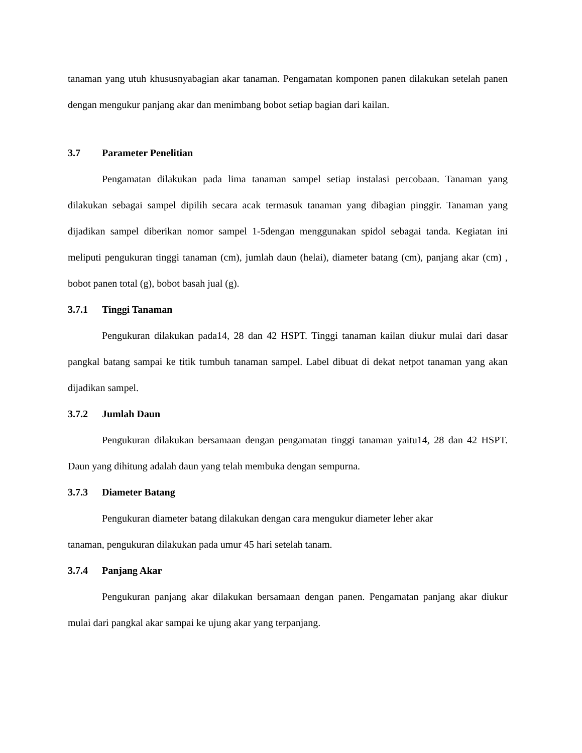tanaman yang utuh khususnyabagian akar tanaman. Pengamatan komponen panen dilakukan setelah panen dengan mengukur panjang akar dan menimbang bobot setiap bagian dari kailan.
3.7 Parameter Penelitian
Pengamatan dilakukan pada lima tanaman sampel setiap instalasi percobaan. Tanaman yang dilakukan sebagai sampel dipilih secara acak termasuk tanaman yang dibagian pinggir. Tanaman yang dijadikan sampel diberikan nomor sampel 1-5dengan menggunakan spidol sebagai tanda. Kegiatan ini meliputi pengukuran tinggi tanaman (cm), jumlah daun (helai), diameter batang (cm), panjang akar (cm) , bobot panen total (g), bobot basah jual (g).
3.7.1 Tinggi Tanaman
Pengukuran dilakukan pada14, 28 dan 42 HSPT. Tinggi tanaman kailan diukur mulai dari dasar pangkal batang sampai ke titik tumbuh tanaman sampel. Label dibuat di dekat netpot tanaman yang akan dijadikan sampel.
3.7.2 Jumlah Daun
Pengukuran dilakukan bersamaan dengan pengamatan tinggi tanaman yaitu14, 28 dan 42 HSPT. Daun yang dihitung adalah daun yang telah membuka dengan sempurna.
3.7.3 Diameter Batang
Pengukuran diameter batang dilakukan dengan cara mengukur diameter leher akar
tanaman, pengukuran dilakukan pada umur 45 hari setelah tanam.
3.7.4 Panjang Akar
Pengukuran panjang akar dilakukan bersamaan dengan panen. Pengamatan panjang akar diukur mulai dari pangkal akar sampai ke ujung akar yang terpanjang.